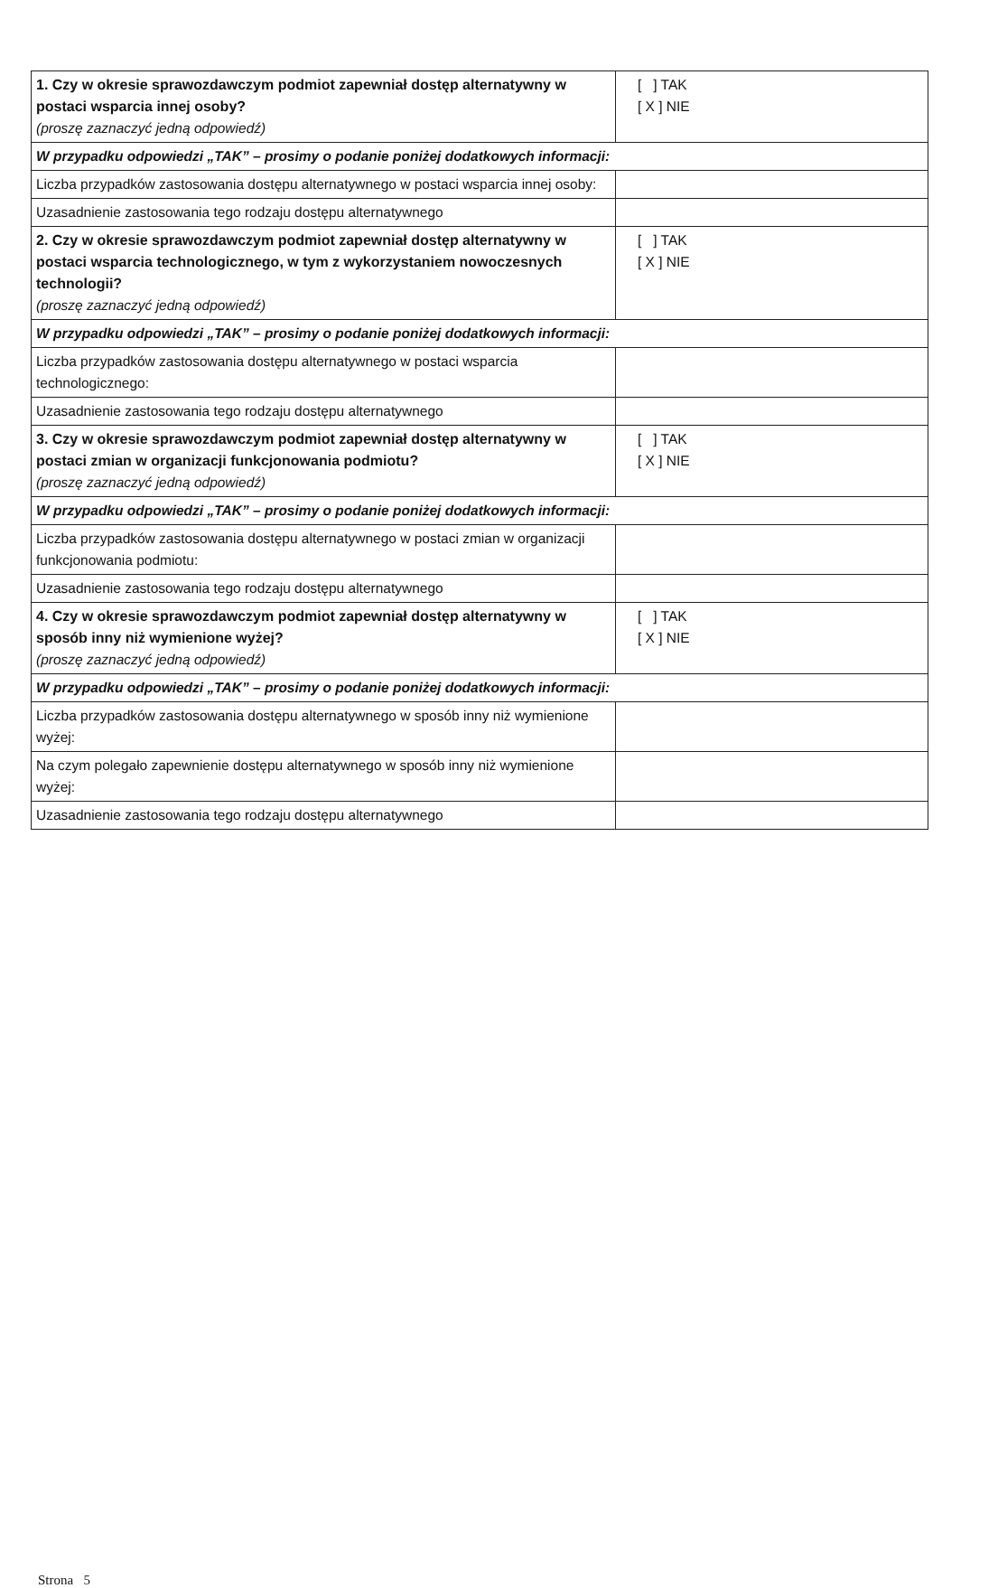| 1. Czy w okresie sprawozdawczym podmiot zapewniał dostęp alternatywny w postaci wsparcia innej osoby? (proszę zaznaczyć jedną odpowiedź) | [ ] TAK [ X ] NIE |
| W przypadku odpowiedzi „TAK” – prosimy o podanie poniżej dodatkowych informacji: | |
| Liczba przypadków zastosowania dostępu alternatywnego w postaci wsparcia innej osoby: | |
| Uzasadnienie zastosowania tego rodzaju dostępu alternatywnego | |
| 2. Czy w okresie sprawozdawczym podmiot zapewniał dostęp alternatywny w postaci wsparcia technologicznego, w tym z wykorzystaniem nowoczesnych technologii? (proszę zaznaczyć jedną odpowiedź) | [ ] TAK [ X ] NIE |
| W przypadku odpowiedzi „TAK” – prosimy o podanie poniżej dodatkowych informacji: | |
| Liczba przypadków zastosowania dostępu alternatywnego w postaci wsparcia technologicznego: | |
| Uzasadnienie zastosowania tego rodzaju dostępu alternatywnego | |
| 3. Czy w okresie sprawozdawczym podmiot zapewniał dostęp alternatywny w postaci zmian w organizacji funkcjonowania podmiotu? (proszę zaznaczyć jedną odpowiedź) | [ ] TAK [ X ] NIE |
| W przypadku odpowiedzi „TAK” – prosimy o podanie poniżej dodatkowych informacji: | |
| Liczba przypadków zastosowania dostępu alternatywnego w postaci zmian w organizacji funkcjonowania podmiotu: | |
| Uzasadnienie zastosowania tego rodzaju dostępu alternatywnego | |
| 4. Czy w okresie sprawozdawczym podmiot zapewniał dostęp alternatywny w sposób inny niż wymienione wyżej? (proszę zaznaczyć jedną odpowiedź) | [ ] TAK [ X ] NIE |
| W przypadku odpowiedzi „TAK” – prosimy o podanie poniżej dodatkowych informacji: | |
| Liczba przypadków zastosowania dostępu alternatywnego w sposób inny niż wymienione wyżej: | |
| Na czym polegało zapewnienie dostępu alternatywnego w sposób inny niż wymienione wyżej: | |
| Uzasadnienie zastosowania tego rodzaju dostępu alternatywnego | |
Strona 5